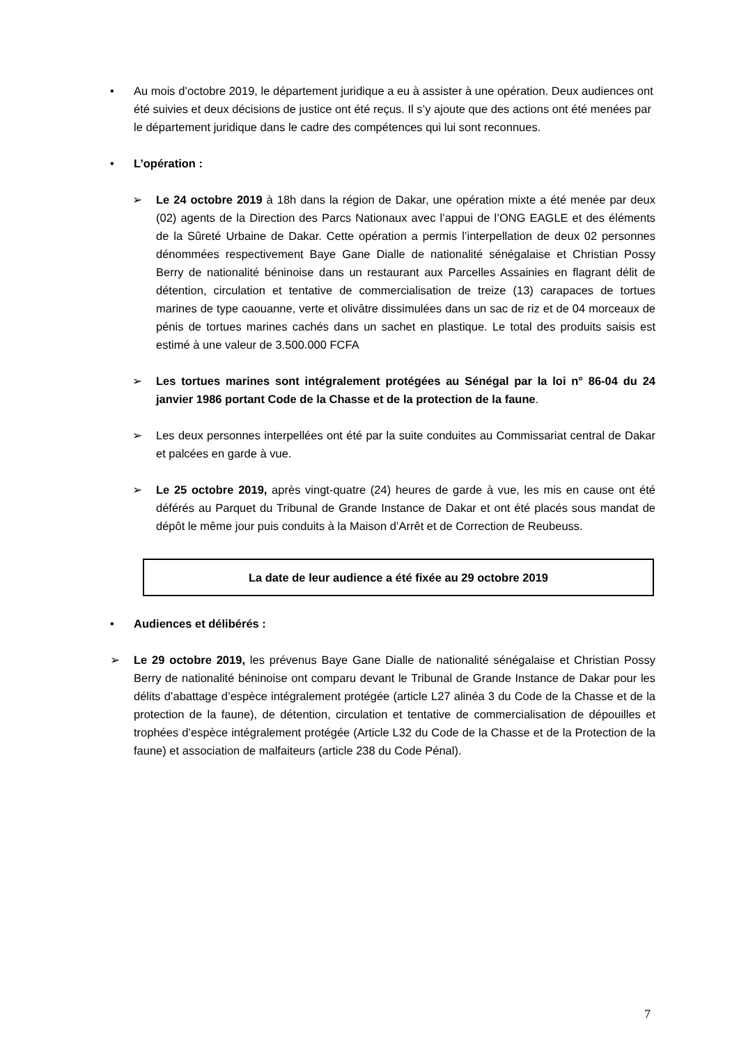•
Au mois d’octobre 2019, le département juridique a eu à assister à une opération. Deux audiences ont été suivies et deux décisions de justice ont été reçus. Il s’y ajoute que des actions ont été menées par le département juridique dans le cadre des compétences qui lui sont reconnues.
•
L’opération :
➢
Le 24 octobre 2019 à 18h dans la région de Dakar, une opération mixte a été menée par deux (02) agents de la Direction des Parcs Nationaux avec l’appui de l’ONG EAGLE et des éléments de la Sûreté Urbaine de Dakar. Cette opération a permis l’interpellation de deux 02 personnes dénommées respectivement Baye Gane Dialle de nationalité sénégalaise et Christian Possy Berry de nationalité béninoise dans un restaurant aux Parcelles Assainies en flagrant délit de détention, circulation et tentative de commercialisation de treize (13) carapaces de tortues marines de type caouanne, verte et olivâtre dissimulées dans un sac de riz et de 04 morceaux de pénis de tortues marines cachés dans un sachet en plastique. Le total des produits saisis est estimé à une valeur de 3.500.000 FCFA
➢
Les tortues marines sont intégralement protégées au Sénégal par la loi n° 86-04 du 24 janvier 1986 portant Code de la Chasse et de la protection de la faune.
➢
Les deux personnes interpellées ont été par la suite conduites au Commissariat central de Dakar et palcées en garde à vue.
➢
Le 25 octobre 2019, après vingt-quatre (24) heures de garde à vue, les mis en cause ont été déférés au Parquet du Tribunal de Grande Instance de Dakar et ont été placés sous mandat de dépôt le même jour puis conduits à la Maison d’Arrêt et de Correction de Reubeuss.
La date de leur audience a été fixée au 29 octobre 2019
•
Audiences et délibérés :
➢
Le 29 octobre 2019, les prévenus Baye Gane Dialle de nationalité sénégalaise et Christian Possy Berry de nationalité béninoise ont comparu devant le Tribunal de Grande Instance de Dakar pour les délits d’abattage d’espèce intégralement protégée (article L27 alinéa 3 du Code de la Chasse et de la protection de la faune), de détention, circulation et tentative de commercialisation de dépouilles et trophées d’espèce intégralement protégée (Article L32 du Code de la Chasse et de la Protection de la faune) et association de malfaiteurs (article 238 du Code Pénal).
7